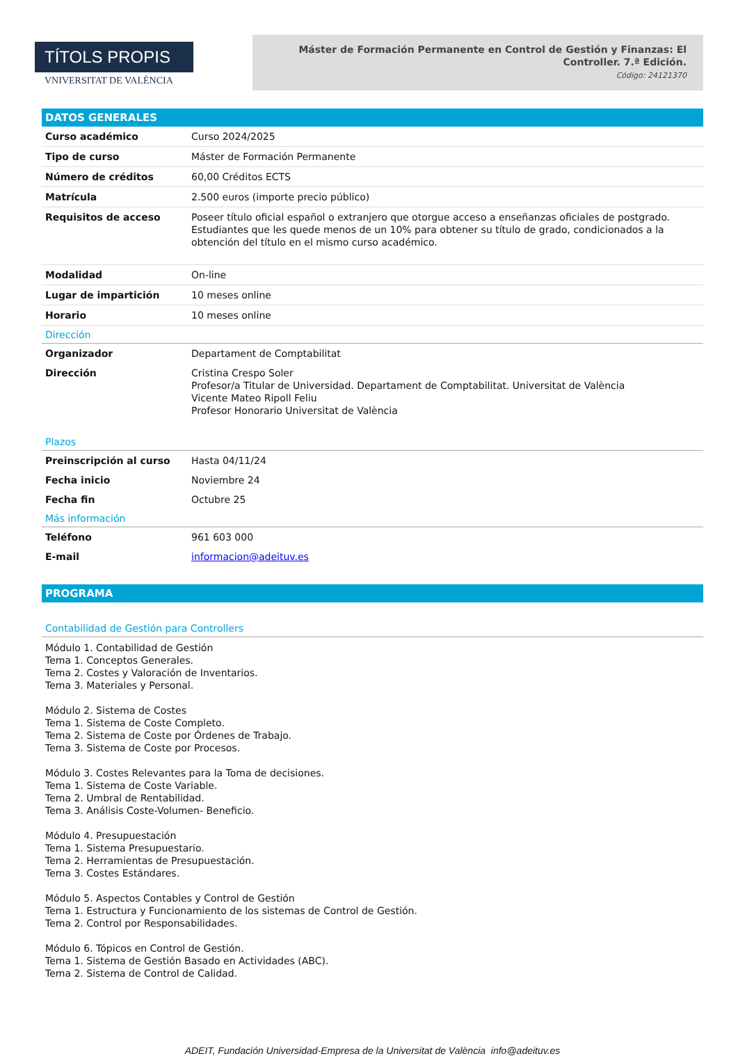TÍTOLS PROPIS
VNIVERSITAT DE VALÈNCIA
Máster de Formación Permanente en Control de Gestión y Finanzas: El Controller. 7.ª Edición.
Código: 24121370
DATOS GENERALES
| Curso académico | Curso 2024/2025 |
| Tipo de curso | Máster de Formación Permanente |
| Número de créditos | 60,00 Créditos ECTS |
| Matrícula | 2.500 euros (importe precio público) |
| Requisitos de acceso | Poseer título oficial español o extranjero que otorgue acceso a enseñanzas oficiales de postgrado. Estudiantes que les quede menos de un 10% para obtener su título de grado, condicionados a la obtención del título en el mismo curso académico. |
| Modalidad | On-line |
| Lugar de impartición | 10 meses online |
| Horario | 10 meses online |
Dirección
| Organizador | Departament de Comptabilitat |
| Dirección | Cristina Crespo Soler Profesor/a Titular de Universidad. Departament de Comptabilitat. Universitat de València Vicente Mateo Ripoll Feliu Profesor Honorario Universitat de València |
Plazos
| Preinscripción al curso | Hasta 04/11/24 |
| Fecha inicio | Noviembre 24 |
| Fecha fin | Octubre 25 |
Más información
| Teléfono | 961 603 000 |
| E-mail | informacion@adeituv.es |
PROGRAMA
Contabilidad de Gestión para Controllers
Módulo 1. Contabilidad de Gestión
Tema 1. Conceptos Generales.
Tema 2. Costes y Valoración de Inventarios.
Tema 3. Materiales y Personal.
Módulo 2. Sistema de Costes
Tema 1. Sistema de Coste Completo.
Tema 2. Sistema de Coste por Órdenes de Trabajo.
Tema 3. Sistema de Coste por Procesos.
Módulo 3. Costes Relevantes para la Toma de decisiones.
Tema 1. Sistema de Coste Variable.
Tema 2. Umbral de Rentabilidad.
Tema 3. Análisis Coste-Volumen- Beneficio.
Módulo 4. Presupuestación
Tema 1. Sistema Presupuestario.
Tema 2. Herramientas de Presupuestación.
Tema 3. Costes Estándares.
Módulo 5. Aspectos Contables y Control de Gestión
Tema 1. Estructura y Funcionamiento de los sistemas de Control de Gestión.
Tema 2. Control por Responsabilidades.
Módulo 6. Tópicos en Control de Gestión.
Tema 1. Sistema de Gestión Basado en Actividades (ABC).
Tema 2. Sistema de Control de Calidad.
ADEIT, Fundación Universidad-Empresa de la Universitat de València info@adeituv.es